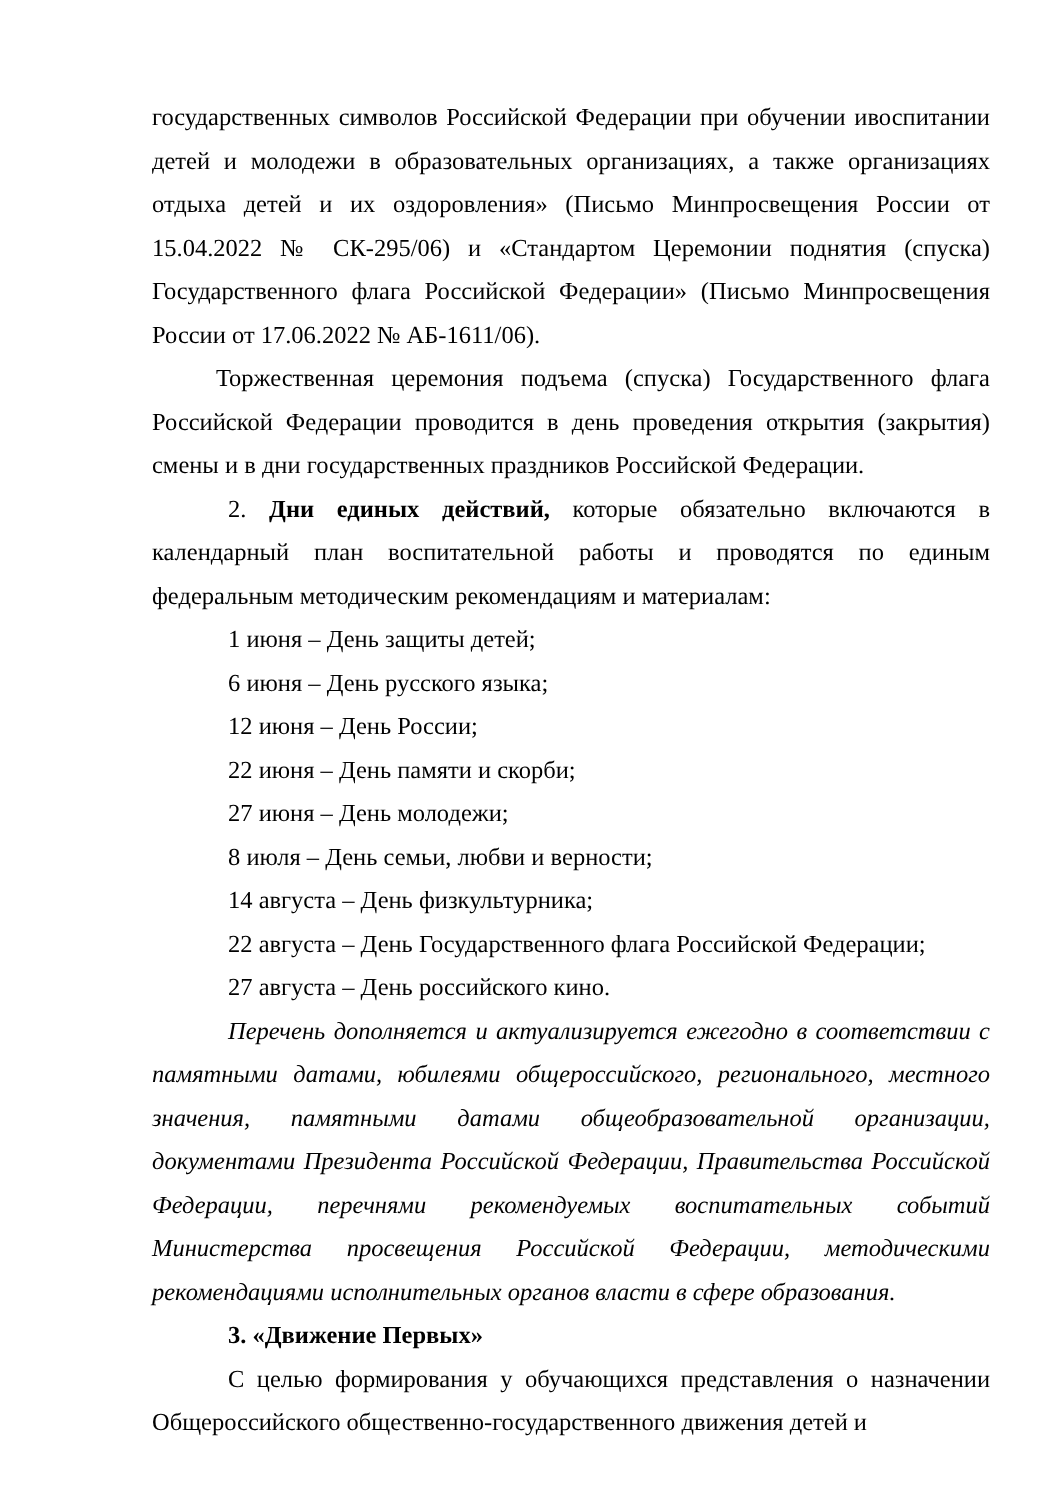государственных символов Российской Федерации при обучении ивоспитании детей и молодежи в образовательных организациях, а также организациях отдыха детей и их оздоровления» (Письмо Минпросвещения России от 15.04.2022 № СК-295/06) и «Стандартом Церемонии поднятия (спуска) Государственного флага Российской Федерации» (Письмо Минпросвещения России от 17.06.2022 № АБ-1611/06).
Торжественная церемония подъема (спуска) Государственного флага Российской Федерации проводится в день проведения открытия (закрытия) смены и в дни государственных праздников Российской Федерации.
2. Дни единых действий, которые обязательно включаются в календарный план воспитательной работы и проводятся по единым федеральным методическим рекомендациям и материалам:
1 июня – День защиты детей;
6 июня – День русского языка;
12 июня – День России;
22 июня – День памяти и скорби;
27 июня – День молодежи;
8 июля – День семьи, любви и верности;
14 августа – День физкультурника;
22 августа – День Государственного флага Российской Федерации;
27 августа – День российского кино.
Перечень дополняется и актуализируется ежегодно в соответствии с памятными датами, юбилеями общероссийского, регионального, местного значения, памятными датами общеобразовательной организации, документами Президента Российской Федерации, Правительства Российской Федерации, перечнями рекомендуемых воспитательных событий Министерства просвещения Российской Федерации, методическими рекомендациями исполнительных органов власти в сфере образования.
3. «Движение Первых»
С целью формирования у обучающихся представления о назначении Общероссийского общественно-государственного движения детей и